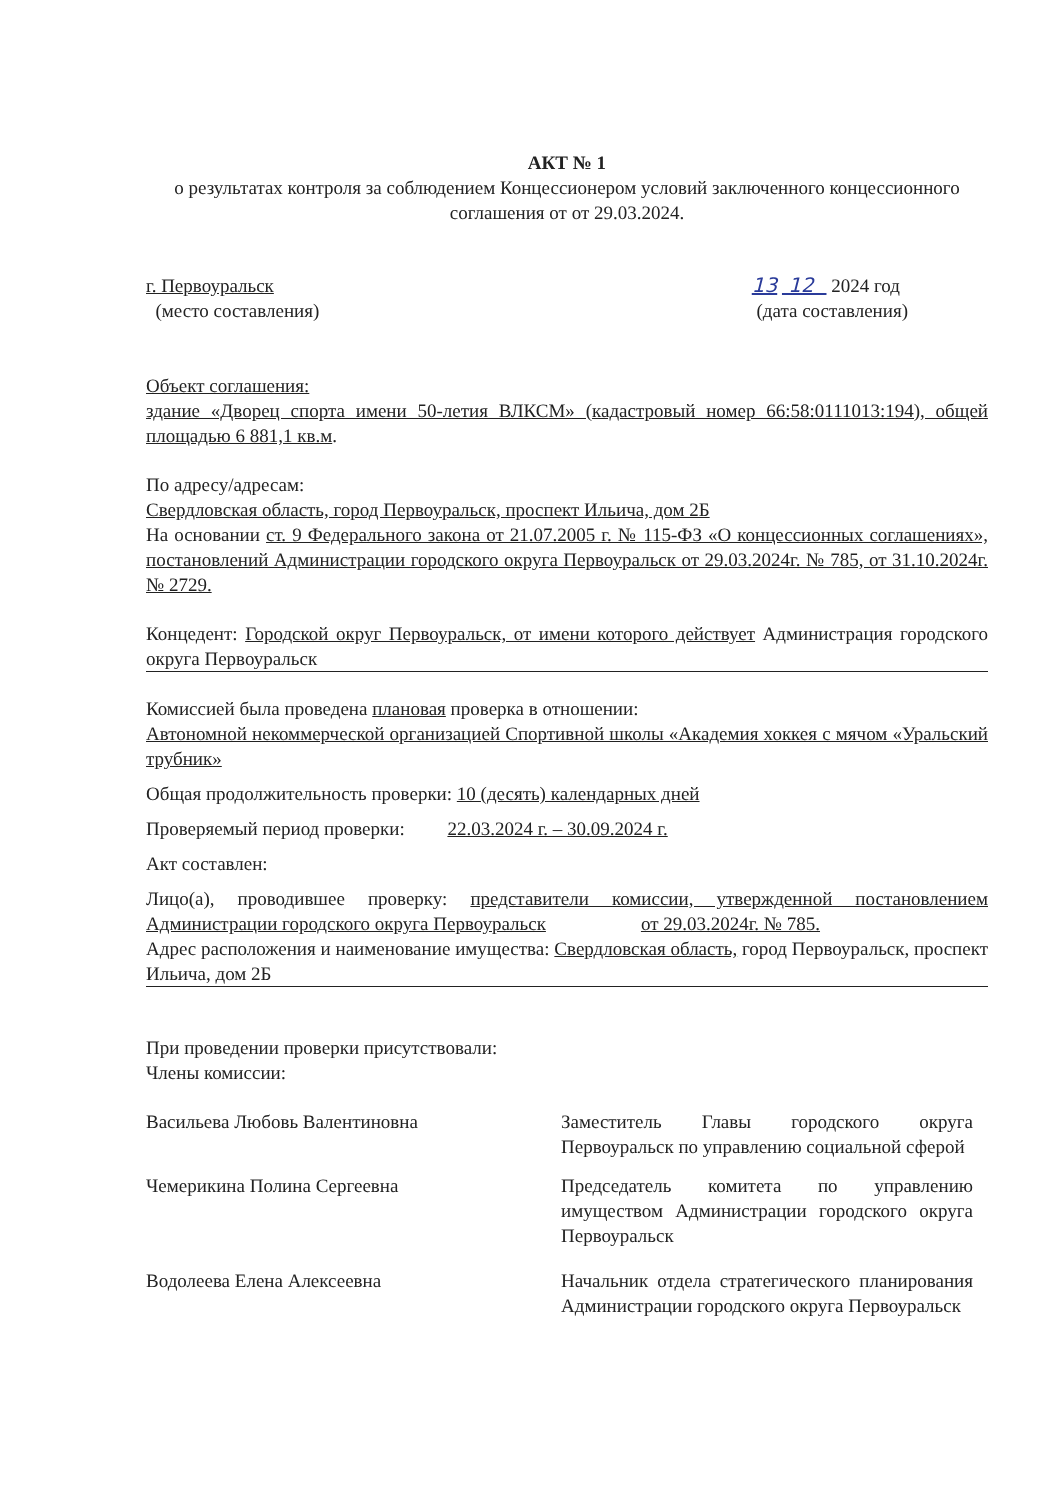АКТ № 1
о результатах контроля за соблюдением Концессионером условий заключенного концессионного соглашения от от 29.03.2024.
г. Первоуральск
(место составления)
13 12 2024 год
(дата составления)
Объект соглашения:
здание «Дворец спорта имени 50-летия ВЛКСМ» (кадастровый номер 66:58:0111013:194), общей площадью 6 881,1 кв.м.
По адресу/адресам:
Свердловская область, город Первоуральск, проспект Ильича, дом 2Б
На основании ст. 9 Федерального закона от 21.07.2005 г. № 115-ФЗ «О концессионных соглашениях», постановлений Администрации городского округа Первоуральск от 29.03.2024г. № 785, от 31.10.2024г. № 2729.
Концедент: Городской округ Первоуральск, от имени которого действует Администрация городского округа Первоуральск
Комиссией была проведена плановая проверка в отношении:
Автономной некоммерческой организацией Спортивной школы «Академия хоккея с мячом «Уральский трубник»
Общая продолжительность проверки: 10 (десять) календарных дней
Проверяемый период проверки: 22.03.2024 г. – 30.09.2024 г.
Акт составлен:
Лицо(а), проводившее проверку: представители комиссии, утвержденной постановлением Администрации городского округа Первоуральск от 29.03.2024г. № 785.
Адрес расположения и наименование имущества: Свердловская область, город Первоуральск, проспект Ильича, дом 2Б
При проведении проверки присутствовали:
Члены комиссии:
Васильева Любовь Валентиновна Заместитель Главы городского округа Первоуральск по управлению социальной сферой
Чемерикина Полина Сергеевна Председатель комитета по управлению имуществом Администрации городского округа Первоуральск
Водолеева Елена Алексеевна Начальник отдела стратегического планирования Администрации городского округа Первоуральск